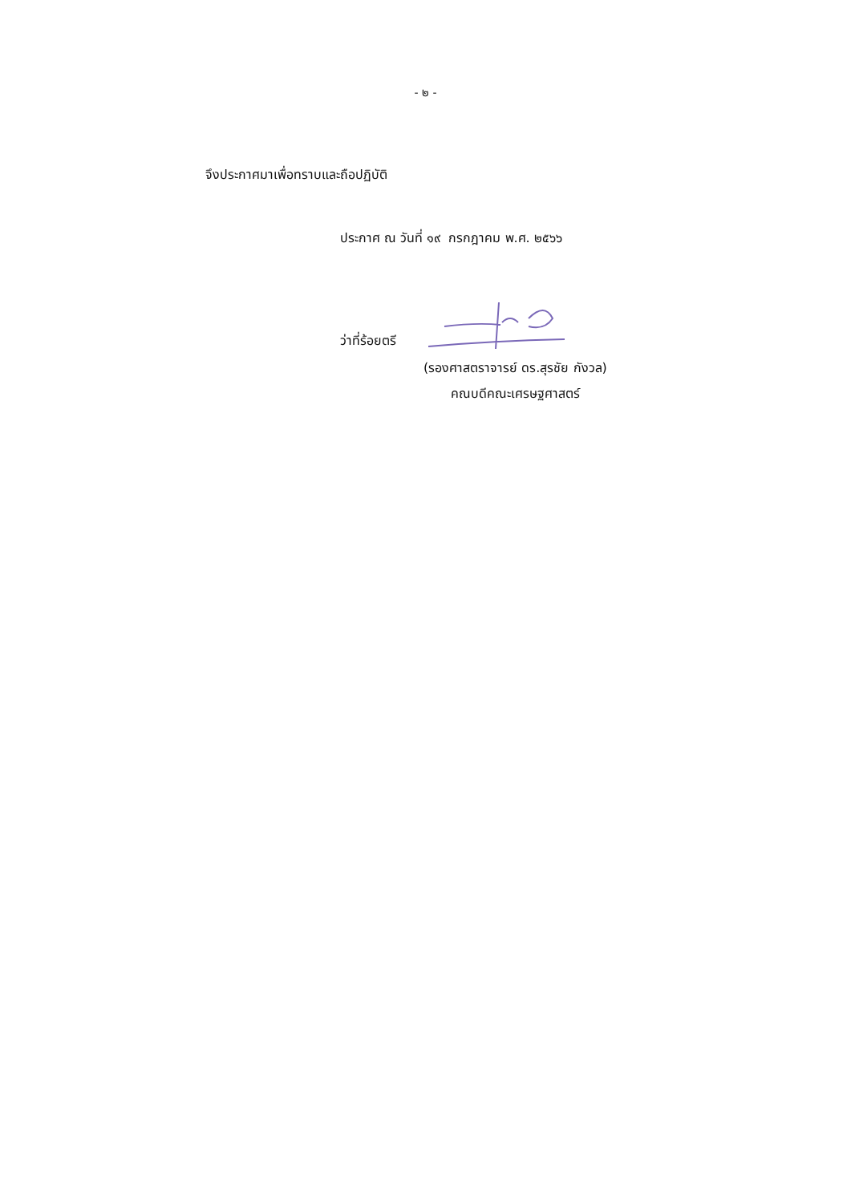- ๒ -
จึงประกาศมาเพื่อทราบและถือปฏิบัติ
ประกาศ ณ วันที่ ๑๙ กรกฎาคม พ.ศ. ๒๕๖๖
ว่าที่ร้อยตรี
(รองศาสตราจารย์ ดร.สุรชัย กังวล)
คณบดีคณะเศรษฐศาสตร์